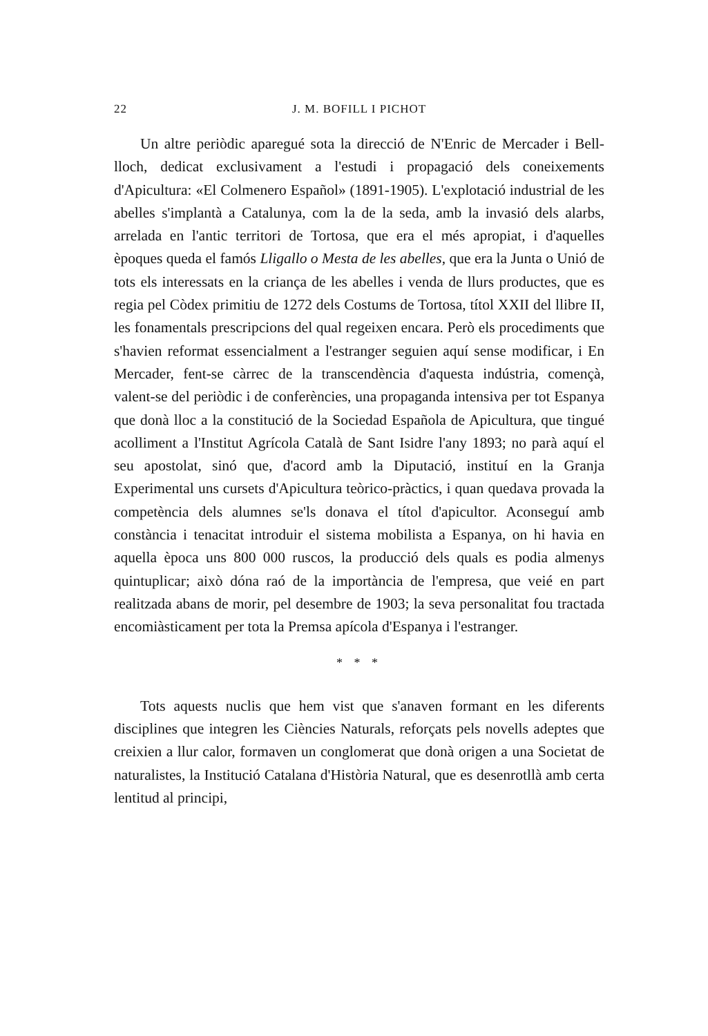22 J. M. BOFILL I PICHOT
Un altre periòdic aparegué sota la direcció de N'Enric de Mercader i Bell-lloch, dedicat exclusivament a l'estudi i propagació dels coneixements d'Apicultura: «El Colmenero Español» (1891-1905). L'explotació industrial de les abelles s'implantà a Catalunya, com la de la seda, amb la invasió dels alarbs, arrelada en l'antic territori de Tortosa, que era el més apropiat, i d'aquelles èpoques queda el famós Lligallo o Mesta de les abelles, que era la Junta o Unió de tots els interessats en la criança de les abelles i venda de llurs productes, que es regia pel Còdex primitiu de 1272 dels Costums de Tortosa, títol XXII del llibre II, les fonamentals prescripcions del qual regeixen encara. Però els procediments que s'havien reformat essencialment a l'estranger seguien aquí sense modificar, i En Mercader, fent-se càrrec de la transcendència d'aquesta indústria, començà, valent-se del periòdic i de conferències, una propaganda intensiva per tot Espanya que donà lloc a la constitució de la Sociedad Española de Apicultura, que tingué acolliment a l'Institut Agrícola Català de Sant Isidre l'any 1893; no parà aquí el seu apostolat, sinó que, d'acord amb la Diputació, instituí en la Granja Experimental uns cursets d'Apicultura teòrico-pràctics, i quan quedava provada la competència dels alumnes se'ls donava el títol d'apicultor. Aconseguí amb constància i tenacitat introduir el sistema mobilista a Espanya, on hi havia en aquella època uns 800 000 ruscos, la producció dels quals es podia almenys quintuplicar; això dóna raó de la importància de l'empresa, que veié en part realitzada abans de morir, pel desembre de 1903; la seva personalitat fou tractada encomiàsticament per tota la Premsa apícola d'Espanya i l'estranger.
* * *
Tots aquests nuclis que hem vist que s'anaven formant en les diferents disciplines que integren les Ciències Naturals, reforçats pels novells adeptes que creixien a llur calor, formaven un conglomerat que donà origen a una Societat de naturalistes, la Institució Catalana d'Història Natural, que es desenrotllà amb certa lentitud al principi,